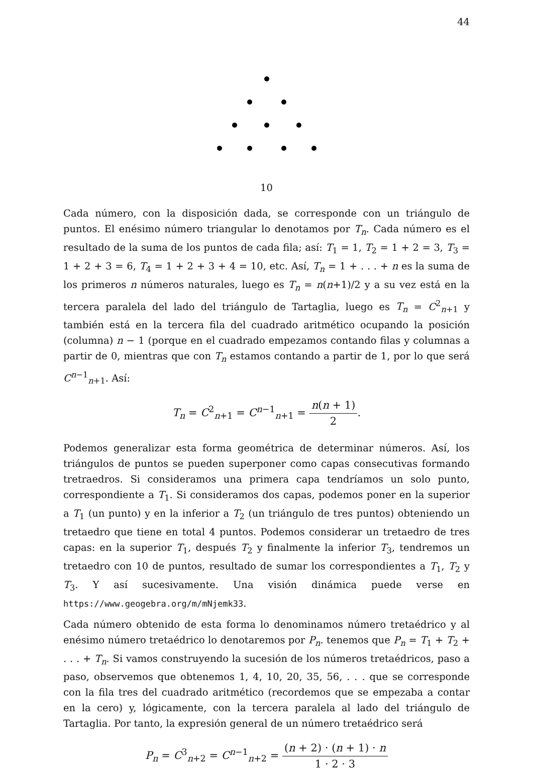44
10
Cada número, con la disposición dada, se corresponde con un triángulo de puntos. El enésimo número triangular lo denotamos por T<sub>n</sub>. Cada número es el resultado de la suma de los puntos de cada fila; así: T<sub>1</sub> = 1, T<sub>2</sub> = 1 + 2 = 3, T<sub>3</sub> = 1 + 2 + 3 = 6, T<sub>4</sub> = 1 + 2 + 3 + 4 = 10, etc. Así, T<sub>n</sub> = 1 + . . . + n es la suma de los primeros n números naturales, luego es T<sub>n</sub> = n(n+1)/2 y a su vez está en la tercera paralela del lado del triángulo de Tartaglia, luego es T<sub>n</sub> = C<sup>2</sup><sub>n+1</sub> y también está en la tercera fila del cuadrado aritmético ocupando la posición (columna) n − 1 (porque en el cuadrado empezamos contando filas y columnas a partir de 0, mientras que con T<sub>n</sub> estamos contando a partir de 1, por lo que será C<sup>n−1</sup><sub>n+1</sub>. Así:
T<sub>n</sub> = C<sup>2</sup><sub>n+1</sub> = C<sup>n−1</sup><sub>n+1</sub> = n(n + 1) 2.
Podemos generalizar esta forma geométrica de determinar números. Así, los triángulos de puntos se pueden superponer como capas consecutivas formando tretraedros. Si consideramos una primera capa tendríamos un solo punto, correspondiente a T<sub>1</sub>. Si consideramos dos capas, podemos poner en la superior a T<sub>1</sub> (un punto) y en la inferior a T<sub>2</sub> (un triángulo de tres puntos) obteniendo un tretaedro que tiene en total 4 puntos. Podemos considerar un tretaedro de tres capas: en la superior T<sub>1</sub>, después T<sub>2</sub> y finalmente la inferior T<sub>3</sub>, tendremos un tretaedro con 10 de puntos, resultado de sumar los correspondientes a T<sub>1</sub>, T<sub>2</sub> y T<sub>3</sub>. Y así sucesivamente. Una visión dinámica puede verse en https://www.geogebra.org/m/mNjemk33.
Cada número obtenido de esta forma lo denominamos número tretaédrico y al enésimo número tretaédrico lo denotaremos por P<sub>n</sub>. tenemos que P<sub>n</sub> = T<sub>1</sub> + T<sub>2</sub> + . . . + T<sub>n</sub>. Si vamos construyendo la sucesión de los números tretaédricos, paso a paso, observemos que obtenemos 1, 4, 10, 20, 35, 56, . . . que se corresponde con la fila tres del cuadrado aritmético (recordemos que se empezaba a contar en la cero) y, lógicamente, con la tercera paralela al lado del triángulo de Tartaglia. Por tanto, la expresión general de un número tretaédrico será
P<sub>n</sub> = C<sup>3</sup><sub>n+2</sub> = C<sup>n−1</sup><sub>n+2</sub> = (n + 2) · (n + 1) · n 1 · 2 · 3